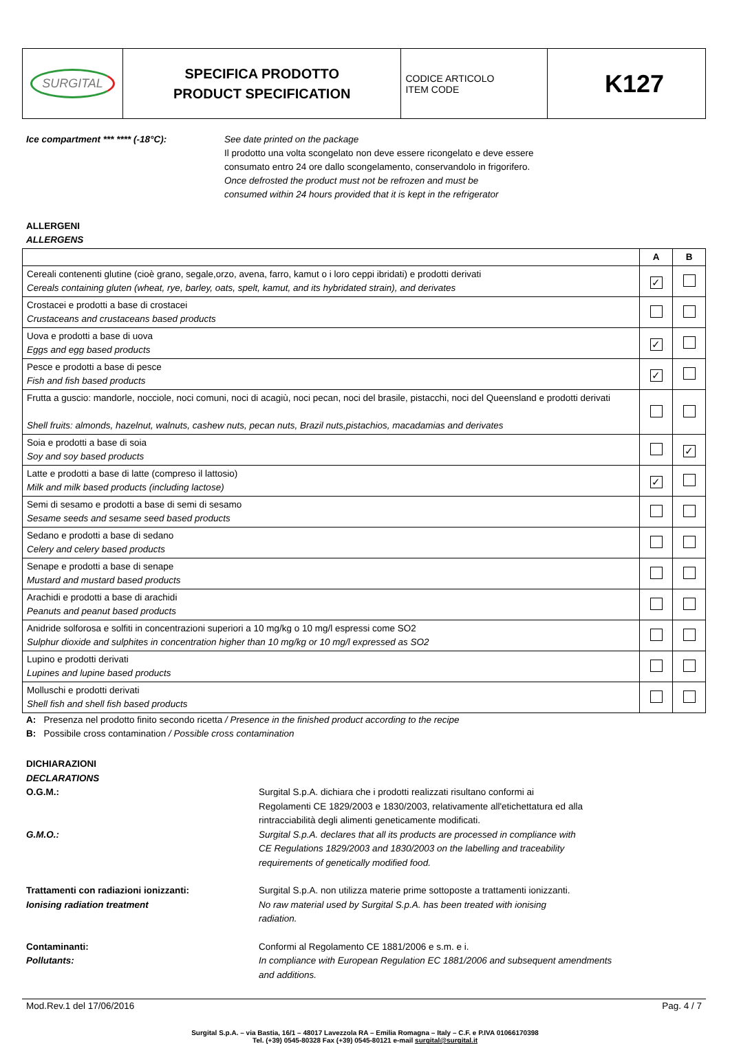| SURGITAL | SPECIFICA PRODOTTO PRODUCT SPECIFICATION | CODICE ARTICOLO ITEM CODE | K127 |
Ice compartment *** **** (-18°C): See date printed on the package
Il prodotto una volta scongelato non deve essere ricongelato e deve essere
consumato entro 24 ore dallo scongelamento, conservandolo in frigorifero.
Once defrosted the product must not be refrozen and must be
consumed within 24 hours provided that it is kept in the refrigerator
ALLERGENI
ALLERGENS
| | A | B |
| --- | --- | --- |
| Cereali contenenti glutine (cioè grano, segale,orzo, avena, farro, kamut o i loro ceppi ibridati) e prodotti derivati Cereals containing gluten (wheat, rye, barley, oats, spelt, kamut, and its hybridated strain), and derivates | ✓ | |
| Crostacei e prodotti a base di crostacei Crustaceans and crustaceans based products | | |
| Uova e prodotti a base di uova Eggs and egg based products | ✓ | |
| Pesce e prodotti a base di pesce Fish and fish based products | ✓ | |
| Frutta a guscio: mandorle, nocciole, noci comuni, noci di acagiù, noci pecan, noci del brasile, pistacchi, noci del Queensland e prodotti derivati Shell fruits: almonds, hazelnut, walnuts, cashew nuts, pecan nuts, Brazil nuts,pistachios, macadamias and derivates | | |
| Soia e prodotti a base di soia Soy and soy based products | | ✓ |
| Latte e prodotti a base di latte (compreso il lattosio) Milk and milk based products (including lactose) | ✓ | |
| Semi di sesamo e prodotti a base di semi di sesamo Sesame seeds and sesame seed based products | | |
| Sedano e prodotti a base di sedano Celery and celery based products | | |
| Senape e prodotti a base di senape Mustard and mustard based products | | |
| Arachidi e prodotti a base di arachidi Peanuts and peanut based products | | |
| Anidride solforosa e solfiti in concentrazioni superiori a 10 mg/kg o 10 mg/l espressi come SO2 Sulphur dioxide and sulphites in concentration higher than 10 mg/kg or 10 mg/l expressed as SO2 | | |
| Lupino e prodotti derivati Lupines and lupine based products | | |
| Molluschi e prodotti derivati Shell fish and shell fish based products | | |
A: Presenza nel prodotto finito secondo ricetta / Presence in the finished product according to the recipe
B: Possibile cross contamination / Possible cross contamination
DICHIARAZIONI
DECLARATIONS
O.G.M.:
G.M.O.:
Surgital S.p.A. dichiara che i prodotti realizzati risultano conformi ai
Regolamenti CE 1829/2003 e 1830/2003, relativamente all'etichettatura ed alla
rintracciabilità degli alimenti geneticamente modificati.
Surgital S.p.A. declares that all its products are processed in compliance with
CE Regulations 1829/2003 and 1830/2003 on the labelling and traceability
requirements of genetically modified food.
Trattamenti con radiazioni ionizzanti:
Ionising radiation treatment
Surgital S.p.A. non utilizza materie prime sottoposte a trattamenti ionizzanti.
No raw material used by Surgital S.p.A. has been treated with ionising
radiation.
Contaminanti:
Pollutants:
Conformi al Regolamento CE 1881/2006 e s.m. e i.
In compliance with European Regulation EC 1881/2006 and subsequent amendments
and additions.
Mod.Rev.1 del 17/06/2016 Pag. 4 / 7
Surgital S.p.A. – via Bastia, 16/1 – 48017 Lavezzola RA – Emilia Romagna – Italy – C.F. e P.IVA 01066170398
Tel. (+39) 0545-80328 Fax (+39) 0545-80121 e-mail surgital@surgital.it